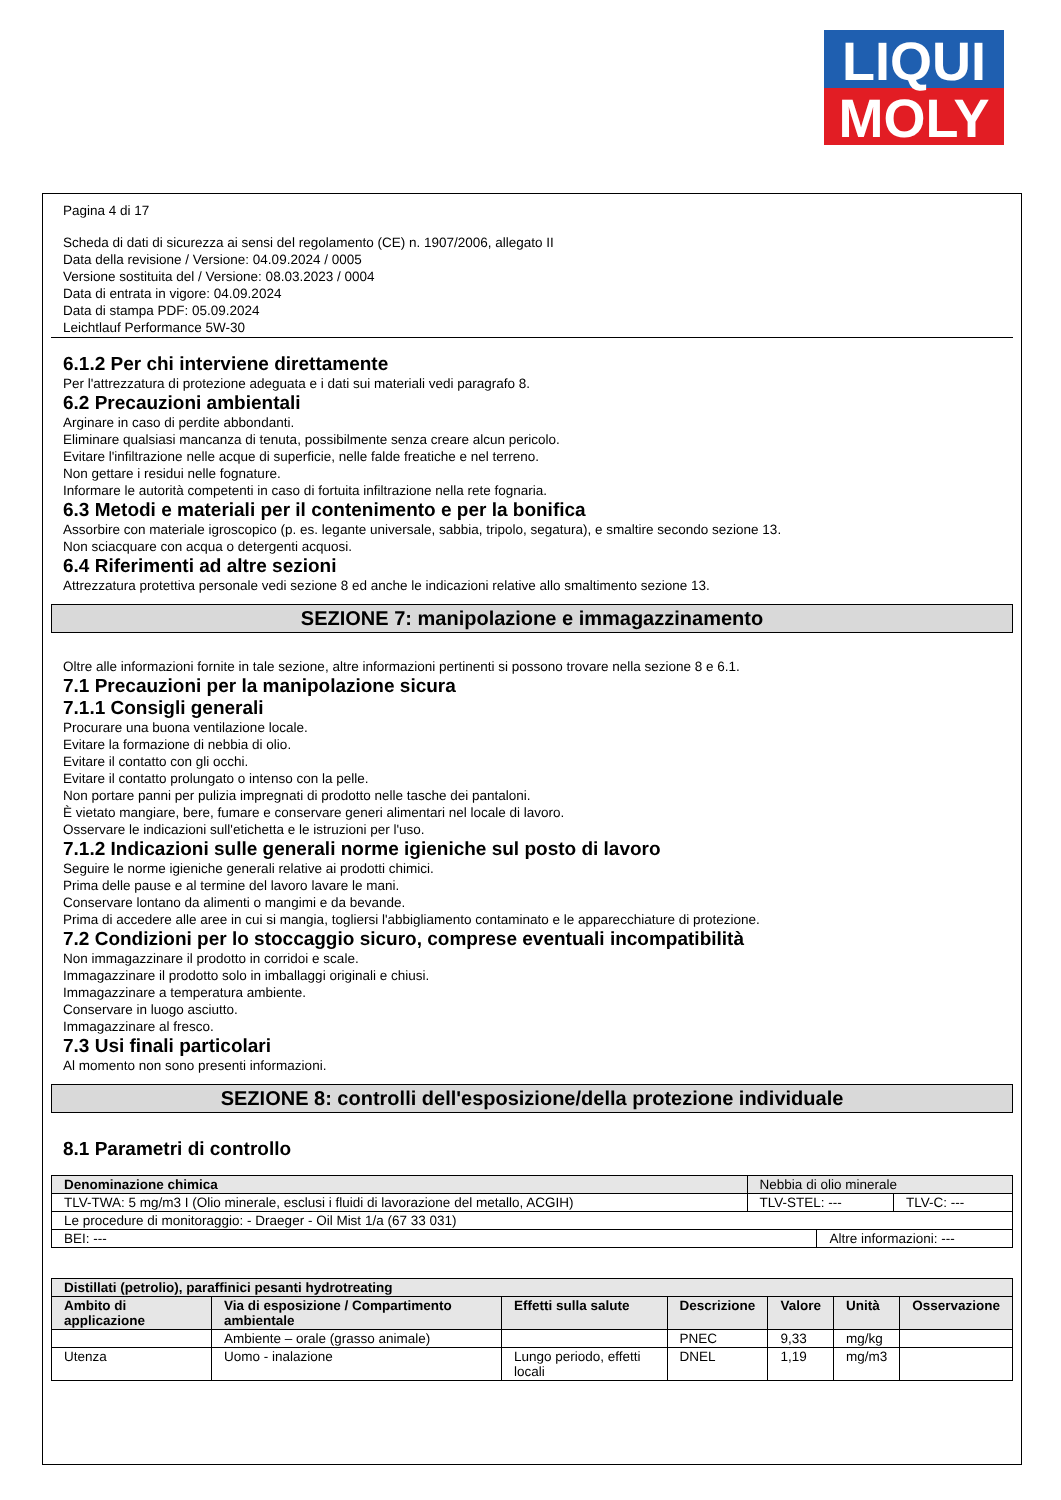LIQUI
MOLY
Pagina 4 di 17
Scheda di dati di sicurezza ai sensi del regolamento (CE) n. 1907/2006, allegato II
Data della revisione / Versione: 04.09.2024 / 0005
Versione sostituita del / Versione: 08.03.2023 / 0004
Data di entrata in vigore: 04.09.2024
Data di stampa PDF: 05.09.2024
Leichtlauf Performance 5W-30
6.1.2 Per chi interviene direttamente
Per l'attrezzatura di protezione adeguata e i dati sui materiali vedi paragrafo 8.
6.2 Precauzioni ambientali
Arginare in caso di perdite abbondanti.
Eliminare qualsiasi mancanza di tenuta, possibilmente senza creare alcun pericolo.
Evitare l'infiltrazione nelle acque di superficie, nelle falde freatiche e nel terreno.
Non gettare i residui nelle fognature.
Informare le autorità competenti in caso di fortuita infiltrazione nella rete fognaria.
6.3 Metodi e materiali per il contenimento e per la bonifica
Assorbire con materiale igroscopico (p. es. legante universale, sabbia, tripolo, segatura), e smaltire secondo sezione 13.
Non sciacquare con acqua o detergenti acquosi.
6.4 Riferimenti ad altre sezioni
Attrezzatura protettiva personale vedi sezione 8 ed anche le indicazioni relative allo smaltimento sezione 13.
SEZIONE 7: manipolazione e immagazzinamento
Oltre alle informazioni fornite in tale sezione, altre informazioni pertinenti si possono trovare nella sezione 8 e 6.1.
7.1 Precauzioni per la manipolazione sicura
7.1.1 Consigli generali
Procurare una buona ventilazione locale.
Evitare la formazione di nebbia di olio.
Evitare il contatto con gli occhi.
Evitare il contatto prolungato o intenso con la pelle.
Non portare panni per pulizia impregnati di prodotto nelle tasche dei pantaloni.
È vietato mangiare, bere, fumare e conservare generi alimentari nel locale di lavoro.
Osservare le indicazioni sull'etichetta e le istruzioni per l'uso.
7.1.2 Indicazioni sulle generali norme igieniche sul posto di lavoro
Seguire le norme igieniche generali relative ai prodotti chimici.
Prima delle pause e al termine del lavoro lavare le mani.
Conservare lontano da alimenti o mangimi e da bevande.
Prima di accedere alle aree in cui si mangia, togliersi l'abbigliamento contaminato e le apparecchiature di protezione.
7.2 Condizioni per lo stoccaggio sicuro, comprese eventuali incompatibilità
Non immagazzinare il prodotto in corridoi e scale.
Immagazzinare il prodotto solo in imballaggi originali e chiusi.
Immagazzinare a temperatura ambiente.
Conservare in luogo asciutto.
Immagazzinare al fresco.
7.3 Usi finali particolari
Al momento non sono presenti informazioni.
SEZIONE 8: controlli dell'esposizione/della protezione individuale
8.1 Parametri di controllo
| Denominazione chimica | Nebbia di olio minerale | | |
| TLV-TWA: 5 mg/m3 I (Olio minerale, esclusi i fluidi di lavorazione del metallo, ACGIH) | TLV-STEL: --- | | TLV-C: --- |
| Le procedure di monitoraggio: - Draeger - Oil Mist 1/a (67 33 031) | | | |
| BEI: --- | | Altre informazioni: --- | |
| Distillati (petrolio), paraffinici pesanti hydrotreating | | | | | | |
| --- | --- | --- | --- | --- | --- | --- |
| Ambito di applicazione | Via di esposizione / Compartimento ambientale | Effetti sulla salute | Descrizione | Valore | Unità | Osservazione |
| | Ambiente – orale (grasso animale) | | PNEC | 9,33 | mg/kg | |
| Utenza | Uomo - inalazione | Lungo periodo, effetti locali | DNEL | 1,19 | mg/m3 | |